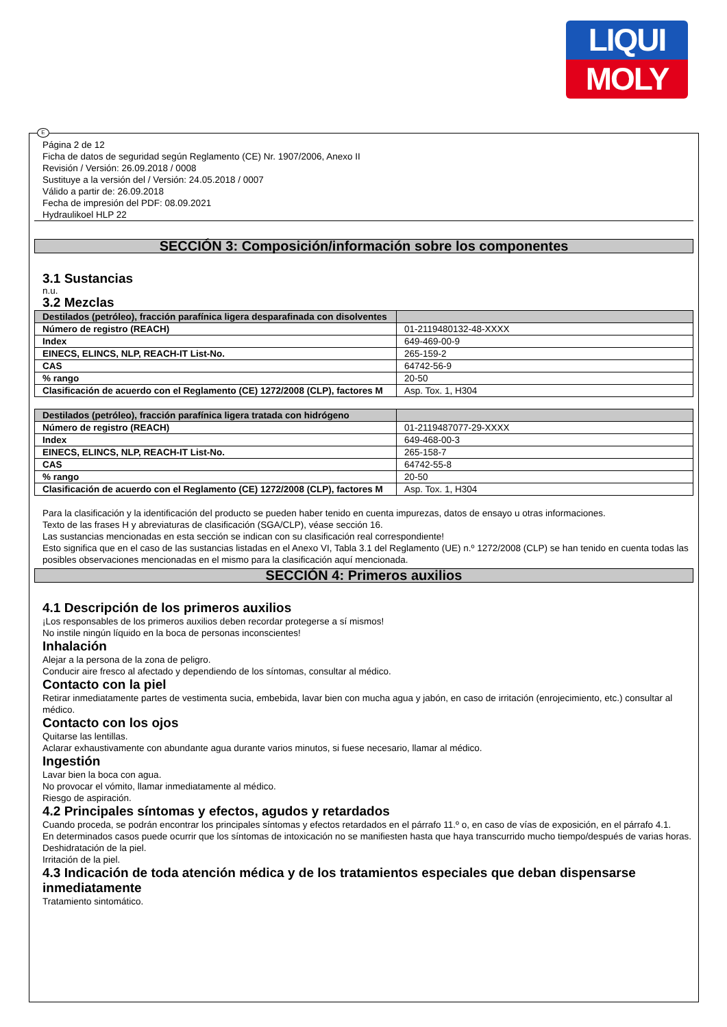LIQUI
MOLY
E
Página 2 de 12
Ficha de datos de seguridad según Reglamento (CE) Nr. 1907/2006, Anexo II
Revisión / Versión: 26.09.2018 / 0008
Sustituye a la versión del / Versión: 24.05.2018 / 0007
Válido a partir de: 26.09.2018
Fecha de impresión del PDF: 08.09.2021
Hydraulikoel HLP 22
SECCIÓN 3: Composición/información sobre los componentes
3.1 Sustancias
n.u.
3.2 Mezclas
| Destilados (petróleo), fracción parafínica ligera desparafinada con disolventes | |
| Número de registro (REACH) | 01-2119480132-48-XXXX |
| Index | 649-469-00-9 |
| EINECS, ELINCS, NLP, REACH-IT List-No. | 265-159-2 |
| CAS | 64742-56-9 |
| % rango | 20-50 |
| Clasificación de acuerdo con el Reglamento (CE) 1272/2008 (CLP), factores M | Asp. Tox. 1, H304 |
| Destilados (petróleo), fracción parafínica ligera tratada con hidrógeno | |
| Número de registro (REACH) | 01-2119487077-29-XXXX |
| Index | 649-468-00-3 |
| EINECS, ELINCS, NLP, REACH-IT List-No. | 265-158-7 |
| CAS | 64742-55-8 |
| % rango | 20-50 |
| Clasificación de acuerdo con el Reglamento (CE) 1272/2008 (CLP), factores M | Asp. Tox. 1, H304 |
Para la clasificación y la identificación del producto se pueden haber tenido en cuenta impurezas, datos de ensayo u otras informaciones.
Texto de las frases H y abreviaturas de clasificación (SGA/CLP), véase sección 16.
Las sustancias mencionadas en esta sección se indican con su clasificación real correspondiente!
Esto significa que en el caso de las sustancias listadas en el Anexo VI, Tabla 3.1 del Reglamento (UE) n.º 1272/2008 (CLP) se han tenido en cuenta todas las posibles observaciones mencionadas en el mismo para la clasificación aquí mencionada.
SECCIÓN 4: Primeros auxilios
4.1 Descripción de los primeros auxilios
¡Los responsables de los primeros auxilios deben recordar protegerse a sí mismos!
No instile ningún líquido en la boca de personas inconscientes!
Inhalación
Alejar a la persona de la zona de peligro.
Conducir aire fresco al afectado y dependiendo de los síntomas, consultar al médico.
Contacto con la piel
Retirar inmediatamente partes de vestimenta sucia, embebida, lavar bien con mucha agua y jabón, en caso de irritación (enrojecimiento, etc.) consultar al médico.
Contacto con los ojos
Quitarse las lentillas.
Aclarar exhaustivamente con abundante agua durante varios minutos, si fuese necesario, llamar al médico.
Ingestión
Lavar bien la boca con agua.
No provocar el vómito, llamar inmediatamente al médico.
Riesgo de aspiración.
4.2 Principales síntomas y efectos, agudos y retardados
Cuando proceda, se podrán encontrar los principales síntomas y efectos retardados en el párrafo 11.º o, en caso de vías de exposición, en el párrafo 4.1.
En determinados casos puede ocurrir que los síntomas de intoxicación no se manifiesten hasta que haya transcurrido mucho tiempo/después de varias horas.
Deshidratación de la piel.
Irritación de la piel.
4.3 Indicación de toda atención médica y de los tratamientos especiales que deban dispensarse inmediatamente
Tratamiento sintomático.